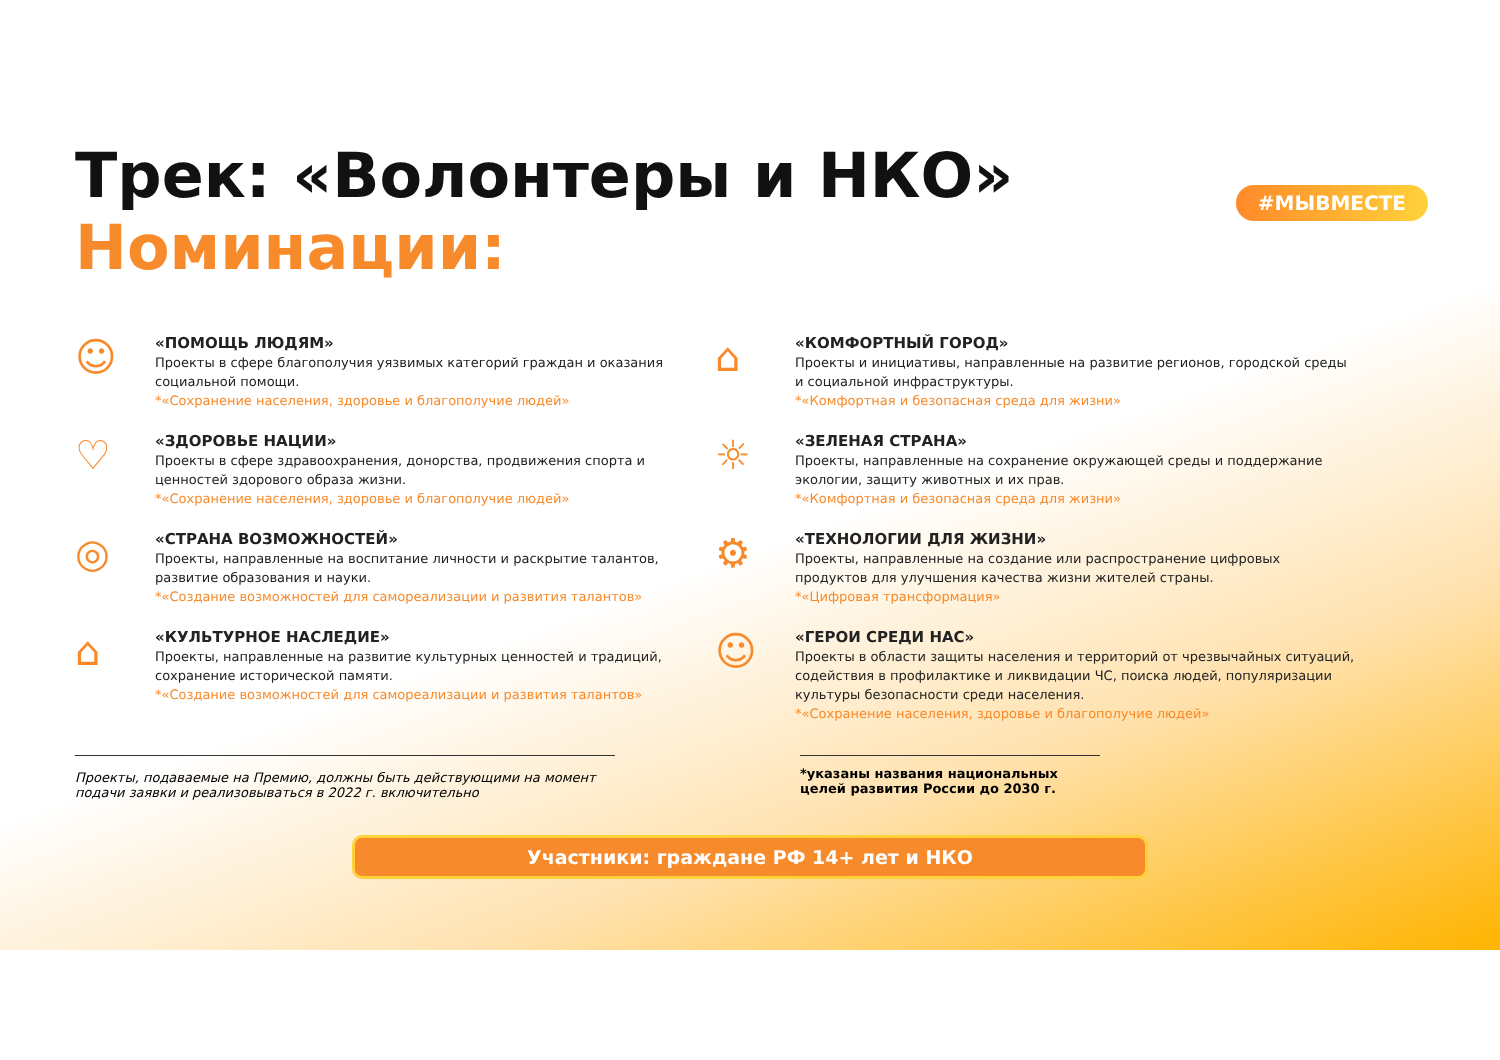#МЫВМЕСТЕ
Трек: «Волонтеры и НКО»
Номинации:
☺
«ПОМОЩЬ ЛЮДЯМ»
Проекты в сфере благополучия уязвимых категорий граждан и оказания социальной помощи.
*«Сохранение населения, здоровье и благополучие людей»
♡
«ЗДОРОВЬЕ НАЦИИ»
Проекты в сфере здравоохранения, донорства, продвижения спорта и ценностей здорового образа жизни.
*«Сохранение населения, здоровье и благополучие людей»
◎
«СТРАНА ВОЗМОЖНОСТЕЙ»
Проекты, направленные на воспитание личности и раскрытие талантов, развитие образования и науки.
*«Создание возможностей для самореализации и развития талантов»
⌂
«КУЛЬТУРНОЕ НАСЛЕДИЕ»
Проекты, направленные на развитие культурных ценностей и традиций, сохранение исторической памяти.
*«Создание возможностей для самореализации и развития талантов»
⌂
«КОМФОРТНЫЙ ГОРОД»
Проекты и инициативы, направленные на развитие регионов, городской среды и социальной инфраструктуры.
*«Комфортная и безопасная среда для жизни»
☼
«ЗЕЛЕНАЯ СТРАНА»
Проекты, направленные на сохранение окружающей среды и поддержание экологии, защиту животных и их прав.
*«Комфортная и безопасная среда для жизни»
⚙
«ТЕХНОЛОГИИ ДЛЯ ЖИЗНИ»
Проекты, направленные на создание или распространение цифровых продуктов для улучшения качества жизни жителей страны.
*«Цифровая трансформация»
☺
«ГЕРОИ СРЕДИ НАС»
Проекты в области защиты населения и территорий от чрезвычайных ситуаций, содействия в профилактике и ликвидации ЧС, поиска людей, популяризации культуры безопасности среди населения.
*«Сохранение населения, здоровье и благополучие людей»
Проекты, подаваемые на Премию, должны быть действующими на момент подачи заявки и реализовываться в 2022 г. включительно
*указаны названия национальных целей развития России до 2030 г.
Участники: граждане РФ 14+ лет и НКО